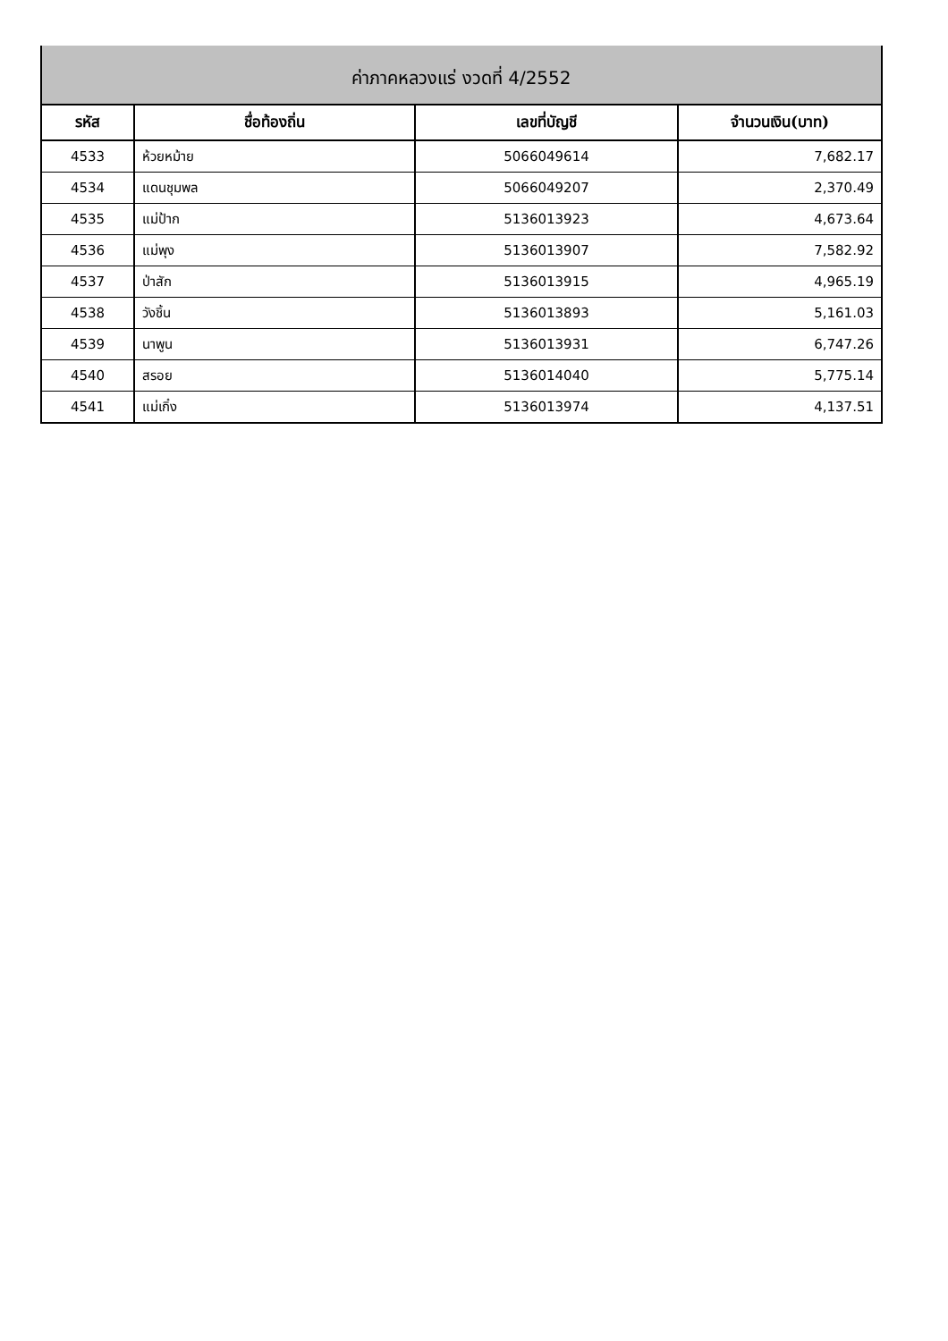| ค่าภาคหลวงแร่ งวดที่ 4/2552 | | | |
| รหัส | ชื่อท้องถิ่น | เลขที่บัญชี | จำนวนเงิน(บาท) |
| 4533 | ห้วยหม้าย | 5066049614 | 7,682.17 |
| 4534 | แดนชุมพล | 5066049207 | 2,370.49 |
| 4535 | แม่ป้าก | 5136013923 | 4,673.64 |
| 4536 | แม่พุง | 5136013907 | 7,582.92 |
| 4537 | ป่าสัก | 5136013915 | 4,965.19 |
| 4538 | วังชิ้น | 5136013893 | 5,161.03 |
| 4539 | นาพูน | 5136013931 | 6,747.26 |
| 4540 | สรอย | 5136014040 | 5,775.14 |
| 4541 | แม่เกิ๋ง | 5136013974 | 4,137.51 |